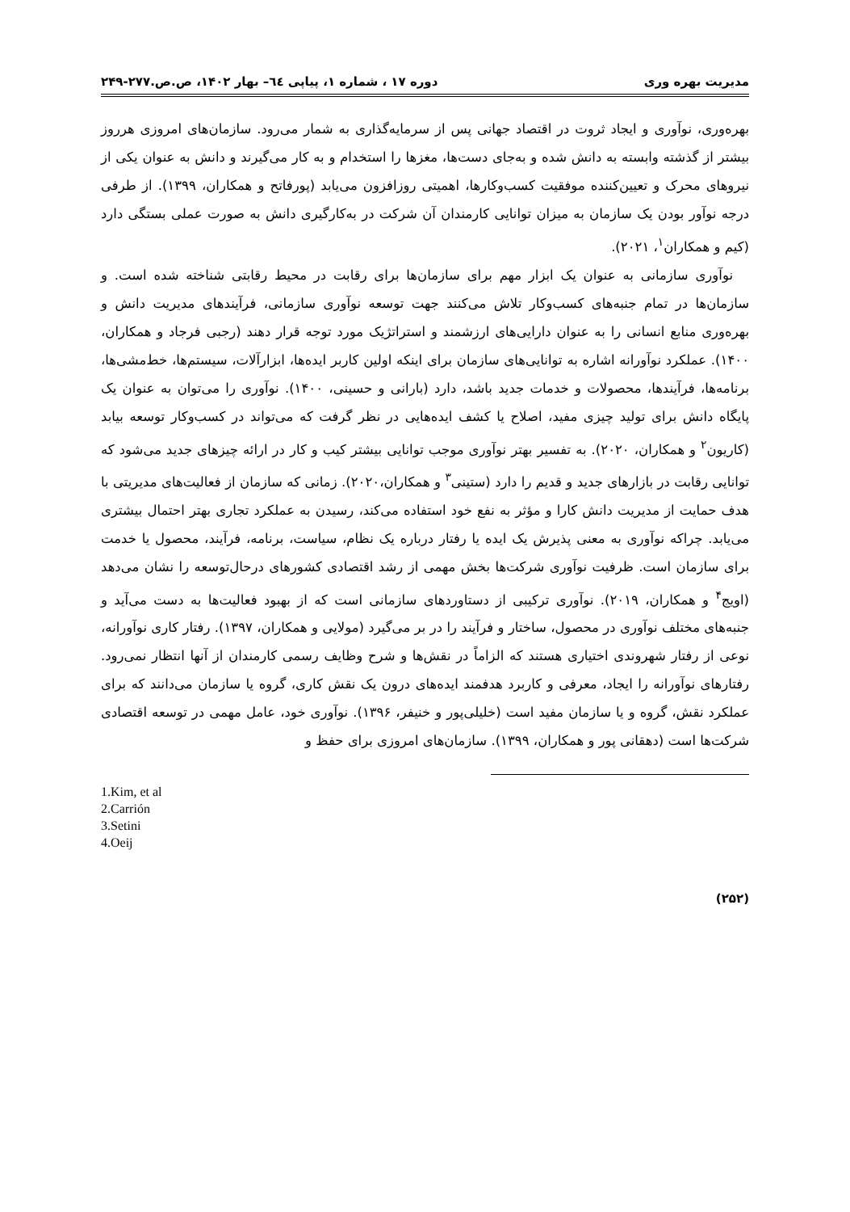مدیریت بهره وری دوره ۱۷ ، شماره ۱، پیاپی ٦٤– بهار ۱۴۰۲، ص.ص.۲۷۷-۲۴۹
بهره‌وری، نوآوری و ایجاد ثروت در اقتصاد جهانی پس از سرمایه‌گذاری به شمار می‌رود. سازمان‌های امروزی هرروز بیشتر از گذشته وابسته به دانش شده و به‌جای دست‌ها، مغزها را استخدام و به کار می‌گیرند و دانش به عنوان یکی از نیروهای محرک و تعیین‌کننده موفقیت کسب‌وکارها، اهمیتی روزافزون می‌یابد (پورفاتح و همکاران، ۱۳۹۹). از طرفی درجه نوآور بودن یک سازمان به میزان توانایی کارمندان آن شرکت در به‌کارگیری دانش به صورت عملی بستگی دارد (کیم و همکاران<sup>۱</sup>، ۲۰۲۱).
نوآوری سازمانی به عنوان یک ابزار مهم برای سازمان‌ها برای رقابت در محیط رقابتی شناخته شده است. و سازمان‌ها در تمام جنبه‌های کسب‌وکار تلاش می‌کنند جهت توسعه نوآوری سازمانی، فرآیندهای مدیریت دانش و بهره‌وری منابع انسانی را به عنوان دارایی‌های ارزشمند و استراتژیک مورد توجه قرار دهند (رجبی فرجاد و همکاران، ۱۴۰۰). عملکرد نوآورانه اشاره به توانایی‌های سازمان برای اینکه اولین کاربر ایده‌ها، ابزارآلات، سیستم‌ها، خط‌مشی‌ها، برنامه‌ها، فرآیندها، محصولات و خدمات جدید باشد، دارد (بارانی و حسینی، ۱۴۰۰). نوآوری را می‌توان به عنوان یک پایگاه دانش برای تولید چیزی مفید، اصلاح یا کشف ایده‌هایی در نظر گرفت که می‌تواند در کسب‌وکار توسعه بیابد (کاریون<sup>۲</sup> و همکاران، ۲۰۲۰). به تفسیر بهتر نوآوری موجب توانایی بیشتر کیب و کار در ارائه چیزهای جدید می‌شود که توانایی رقابت در بازارهای جدید و قدیم را دارد (ستینی<sup>۳</sup> و همکاران،۲۰۲۰). زمانی که سازمان از فعالیت‌های مدیریتی با هدف حمایت از مدیریت دانش کارا و مؤثر به نفع خود استفاده می‌کند، رسیدن به عملکرد تجاری بهتر احتمال بیشتری می‌یابد. چراکه نوآوری به معنی پذیرش یک ایده یا رفتار درباره یک نظام، سیاست، برنامه، فرآیند، محصول یا خدمت برای سازمان است. ظرفیت نوآوری شرکت‌ها بخش مهمی از رشد اقتصادی کشورهای درحال‌توسعه را نشان می‌دهد (اویج<sup>۴</sup> و همکاران، ۲۰۱۹). نوآوری ترکیبی از دستاوردهای سازمانی است که از بهبود فعالیت‌ها به دست می‌آید و جنبه‌های مختلف نوآوری در محصول، ساختار و فرآیند را در بر می‌گیرد (مولایی و همکاران، ۱۳۹۷). رفتار کاری نوآورانه، نوعی از رفتار شهروندی اختیاری هستند که الزاماً در نقش‌ها و شرح وظایف رسمی کارمندان از آنها انتظار نمی‌رود. رفتارهای نوآورانه را ایجاد، معرفی و کاربرد هدفمند ایده‌های درون یک نقش کاری، گروه یا سازمان می‌دانند که برای عملکرد نقش، گروه و یا سازمان مفید است (خلیلی‌پور و خنیفر، ۱۳۹۶). نوآوری خود، عامل مهمی در توسعه اقتصادی شرکت‌ها است (دهقانی پور و همکاران، ۱۳۹۹). سازمان‌های امروزی برای حفظ و
1.Kim, et al
2.Carrión
3.Setini
4.Oeij
(۲۵۲)